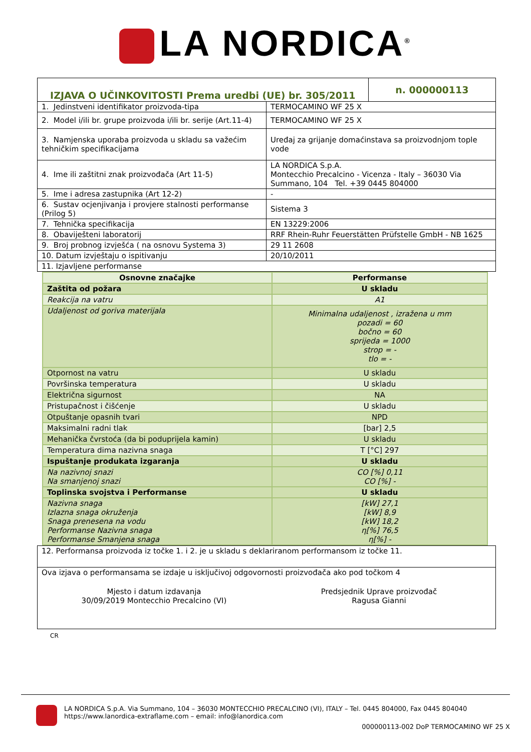LA NORDICA<sup>®</sup>
| IZJAVA O UČINKOVITOSTI Prema uredbi (UE) br. 305/2011 | | n. 000000113 |
| 1. Jedinstveni identifikator proizvoda-tipa | TERMOCAMINO WF 25 X | |
| 2. Model i/ili br. grupe proizvoda i/ili br. serije (Art.11-4) | TERMOCAMINO WF 25 X | |
| 3. Namjenska uporaba proizvoda u skladu sa važećim tehničkim specifikacijama | Uređaj za grijanje domaćinstava sa proizvodnjom tople vode | |
| 4. Ime ili zaštitni znak proizvođača (Art 11-5) | LA NORDICA S.p.A. Montecchio Precalcino - Vicenza - Italy – 36030 Via Summano, 104 Tel. +39 0445 804000 | |
| 5. Ime i adresa zastupnika (Art 12-2) | - | |
| 6. Sustav ocjenjivanja i provjere stalnosti performanse (Prilog 5) | Sistema 3 | |
| 7. Tehnička specifikacija | EN 13229:2006 | |
| 8. Obaviješteni laboratorij | RRF Rhein-Ruhr Feuerstätten Prüfstelle GmbH - NB 1625 | |
| 9. Broj probnog izvješća ( na osnovu Systema 3) | 29 11 2608 | |
| 10. Datum izvještaju o ispitivanju | 20/10/2011 | |
| 11. Izjavljene performanse | | |
| Osnovne značajke | Performanse |
| --- | --- |
| Zaštita od požara | U skladu |
| Reakcija na vatru | A1 |
| Udaljenost od goriva materijala | Minimalna udaljenost , izražena u mm pozadi = 60 bočno = 60 sprijeda = 1000 strop = - tlo = - |
| Otpornost na vatru | U skladu |
| Površinska temperatura | U skladu |
| Električna sigurnost | NA |
| Pristupačnost i čišćenje | U skladu |
| Otpuštanje opasnih tvari | NPD |
| Maksimalni radni tlak | [bar] 2,5 |
| Mehanička čvrstoća (da bi poduprijela kamin) | U skladu |
| Temperatura dima nazivna snaga | T [°C] 297 |
| Ispuštanje produkata izgaranja | U skladu |
| Na nazivnoj snazi Na smanjenoj snazi | CO [%] 0,11 CO [%] - |
| Toplinska svojstva i Performanse | U skladu |
| Nazivna snaga Izlazna snaga okruženja Snaga prenesena na vodu Performanse Nazivna snaga Performanse Smanjena snaga | [kW] 27,1 [kW] 8,9 [kW] 18,2 η[%] 76,5 η[%] - |
| 12. Performansa proizvoda iz točke 1. i 2. je u skladu s deklariranom performansom iz točke 11. |
| Ova izjava o performansama se izdaje u isključivoj odgovornosti proizvođača ako pod točkom 4 Mjesto i datum izdavanja 30/09/2019 Montecchio Precalcino (VI) Predsjednik Uprave proizvođač Ragusa Gianni |
CR
LA NORDICA S.p.A. Via Summano, 104 – 36030 MONTECCHIO PRECALCINO (VI), ITALY – Tel. 0445 804000, Fax 0445 804040
https://www.lanordica-extraflame.com – email: info@lanordica.com
000000113-002 DoP TERMOCAMINO WF 25 X